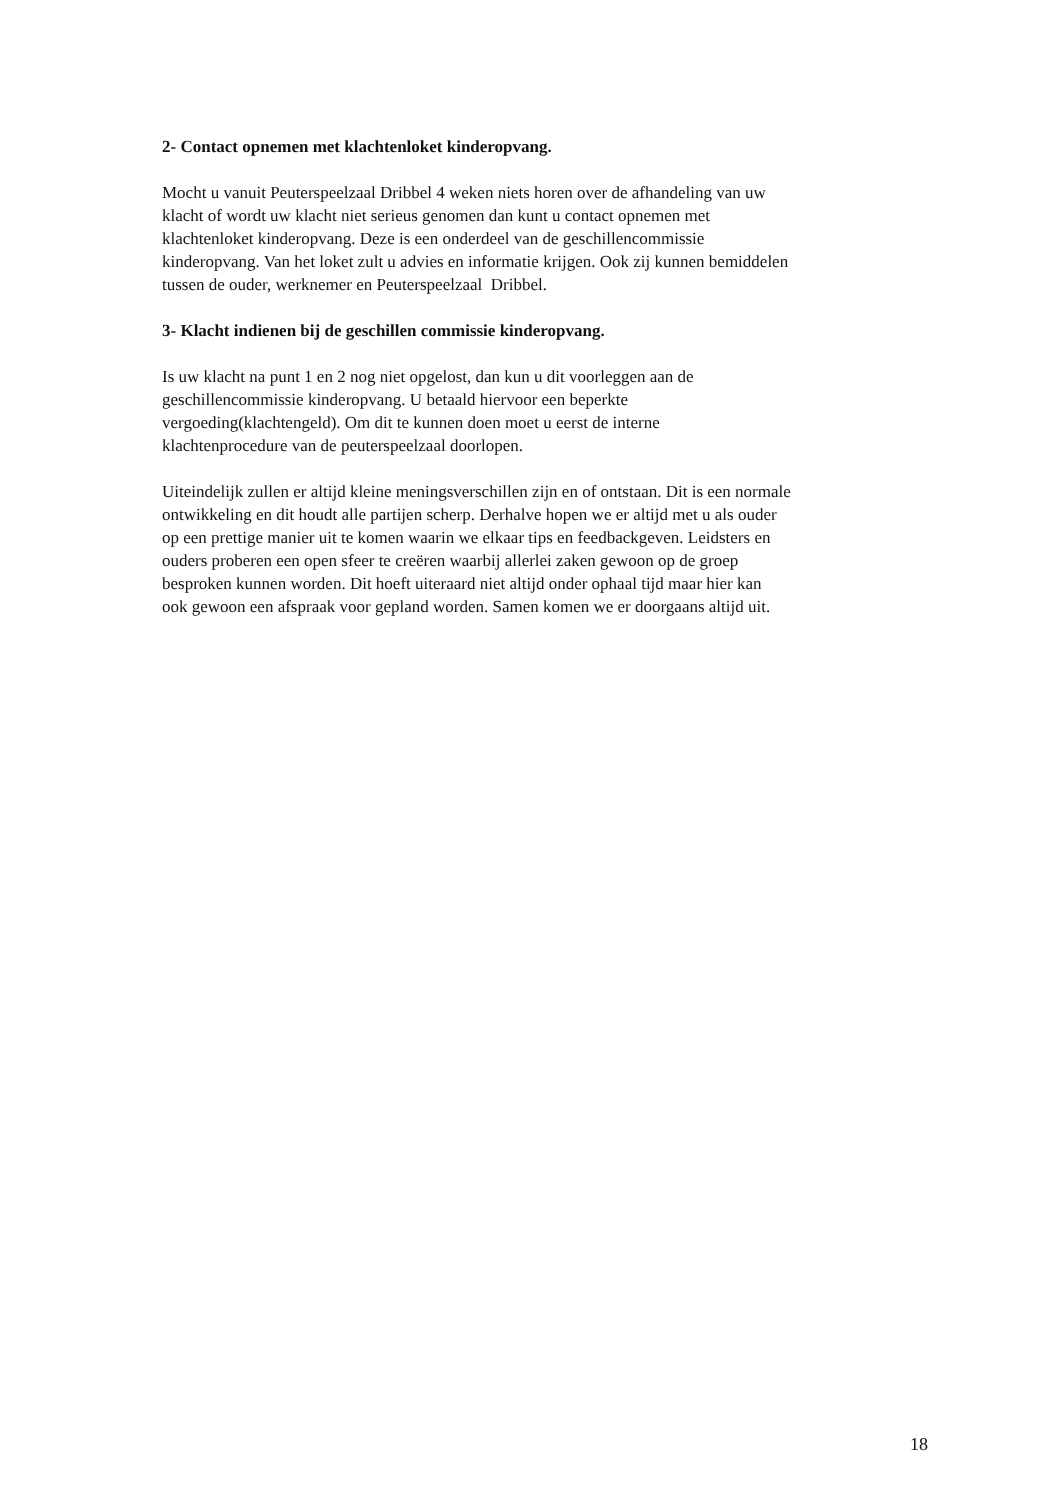2- Contact opnemen met klachtenloket kinderopvang.
Mocht u vanuit Peuterspeelzaal Dribbel 4 weken niets horen over de afhandeling van uw
klacht of wordt uw klacht niet serieus genomen dan kunt u contact opnemen met
klachtenloket kinderopvang. Deze is een onderdeel van de geschillencommissie
kinderopvang. Van het loket zult u advies en informatie krijgen. Ook zij kunnen bemiddelen
tussen de ouder, werknemer en Peuterspeelzaal Dribbel.
3- Klacht indienen bij de geschillen commissie kinderopvang.
Is uw klacht na punt 1 en 2 nog niet opgelost, dan kun u dit voorleggen aan de
geschillencommissie kinderopvang. U betaald hiervoor een beperkte
vergoeding(klachtengeld). Om dit te kunnen doen moet u eerst de interne
klachtenprocedure van de peuterspeelzaal doorlopen.
Uiteindelijk zullen er altijd kleine meningsverschillen zijn en of ontstaan. Dit is een normale
ontwikkeling en dit houdt alle partijen scherp. Derhalve hopen we er altijd met u als ouder
op een prettige manier uit te komen waarin we elkaar tips en feedbackgeven. Leidsters en
ouders proberen een open sfeer te creëren waarbij allerlei zaken gewoon op de groep
besproken kunnen worden. Dit hoeft uiteraard niet altijd onder ophaal tijd maar hier kan
ook gewoon een afspraak voor gepland worden. Samen komen we er doorgaans altijd uit.
18